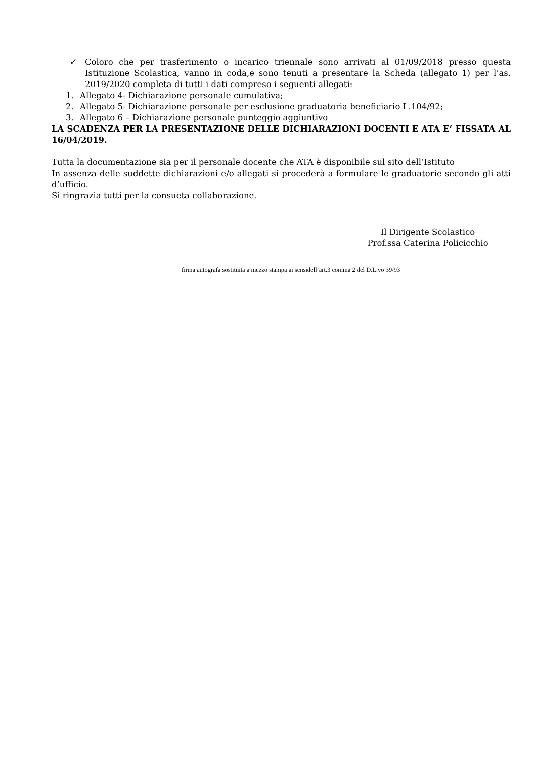✓ Coloro che per trasferimento o incarico triennale sono arrivati al 01/09/2018 presso questa Istituzione Scolastica, vanno in coda,e sono tenuti a presentare la Scheda (allegato 1) per l’as. 2019/2020 completa di tutti i dati compreso i seguenti allegati:
1. Allegato 4- Dichiarazione personale cumulativa;
2. Allegato 5- Dichiarazione personale per esclusione graduatoria beneficiario L.104/92;
3. Allegato 6 – Dichiarazione personale punteggio aggiuntivo
LA SCADENZA PER LA PRESENTAZIONE DELLE DICHIARAZIONI DOCENTI E ATA E’ FISSATA AL 16/04/2019.
Tutta la documentazione sia per il personale docente che ATA è disponibile sul sito dell’Istituto
In assenza delle suddette dichiarazioni e/o allegati si procederà a formulare le graduatorie secondo gli atti d’ufficio.
Si ringrazia tutti per la consueta collaborazione.
Il Dirigente Scolastico
Prof.ssa Caterina Policicchio
firma autografa sostituita a mezzo stampa ai sensidell’art.3 comma 2 del D.L.vo 39/93